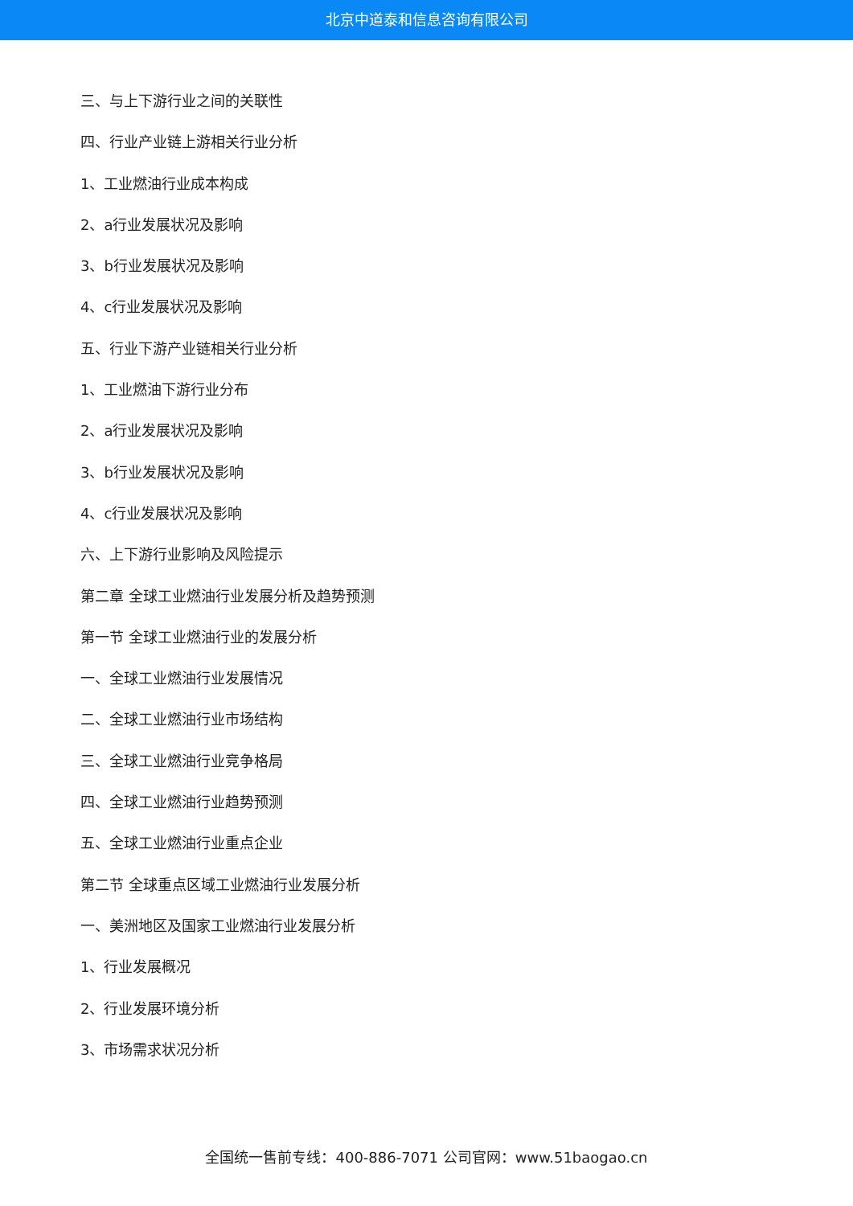北京中道泰和信息咨询有限公司
三、与上下游行业之间的关联性
四、行业产业链上游相关行业分析
1、工业燃油行业成本构成
2、a行业发展状况及影响
3、b行业发展状况及影响
4、c行业发展状况及影响
五、行业下游产业链相关行业分析
1、工业燃油下游行业分布
2、a行业发展状况及影响
3、b行业发展状况及影响
4、c行业发展状况及影响
六、上下游行业影响及风险提示
第二章 全球工业燃油行业发展分析及趋势预测
第一节 全球工业燃油行业的发展分析
一、全球工业燃油行业发展情况
二、全球工业燃油行业市场结构
三、全球工业燃油行业竞争格局
四、全球工业燃油行业趋势预测
五、全球工业燃油行业重点企业
第二节 全球重点区域工业燃油行业发展分析
一、美洲地区及国家工业燃油行业发展分析
1、行业发展概况
2、行业发展环境分析
3、市场需求状况分析
全国统一售前专线：400-886-7071 公司官网：www.51baogao.cn